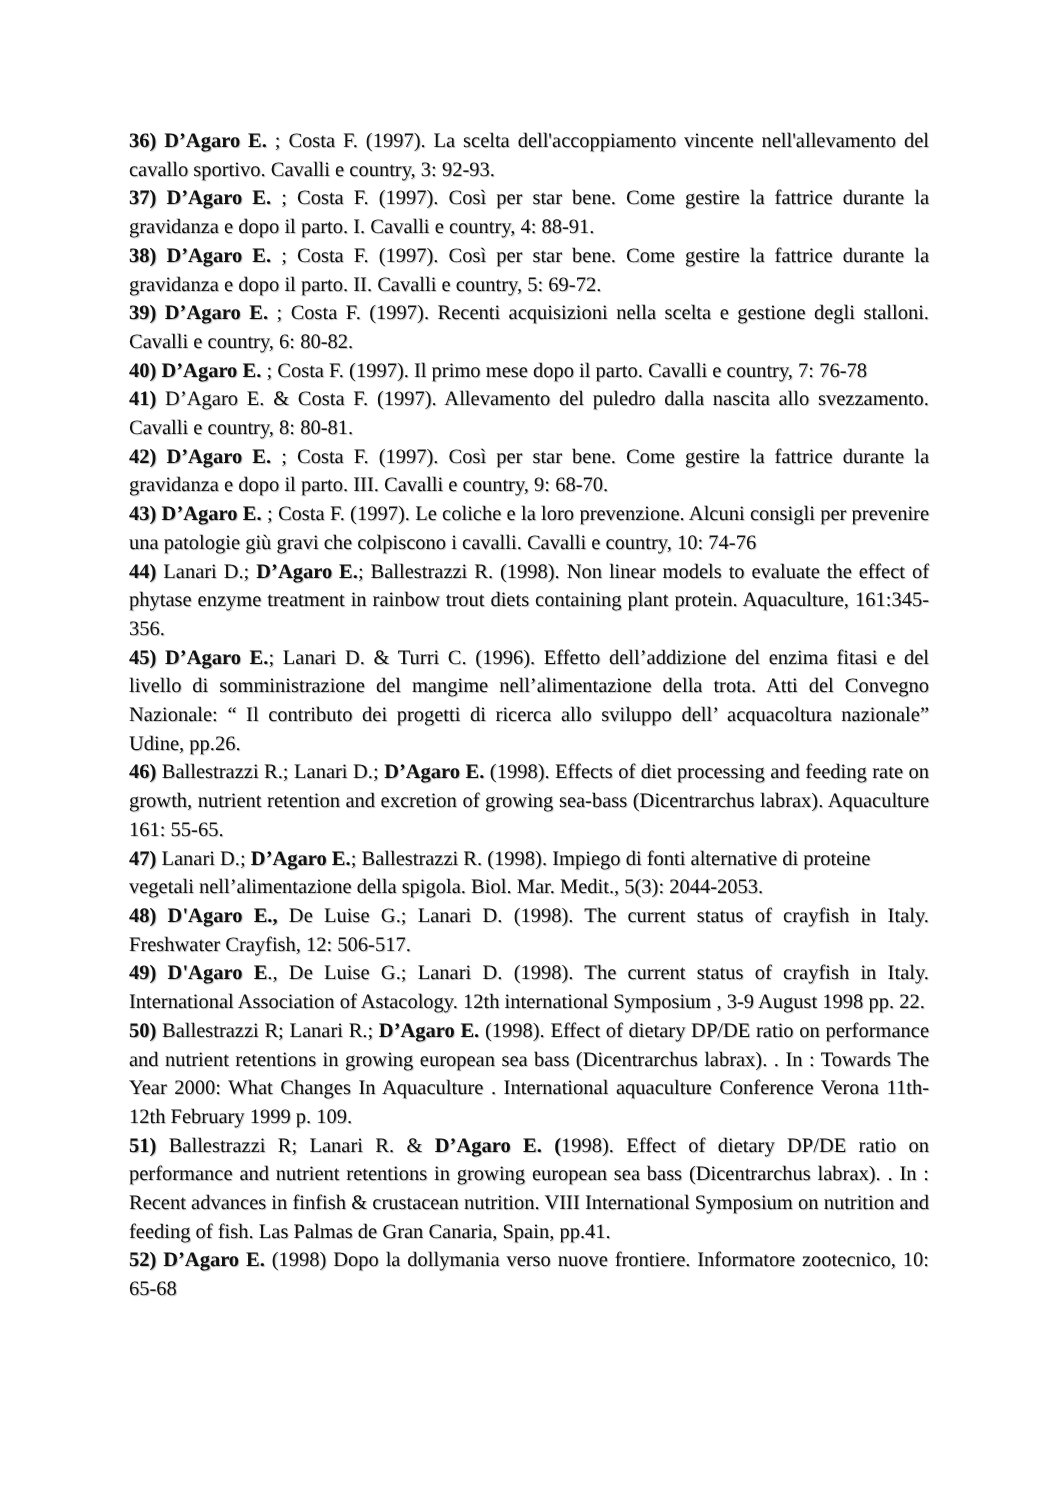36) D’Agaro E. ; Costa F. (1997). La scelta dell'accoppiamento vincente nell'allevamento del cavallo sportivo. Cavalli e country, 3: 92-93.
37) D’Agaro E. ; Costa F. (1997). Così per star bene. Come gestire la fattrice durante la gravidanza e dopo il parto. I. Cavalli e country, 4: 88-91.
38) D’Agaro E. ; Costa F. (1997). Così per star bene. Come gestire la fattrice durante la gravidanza e dopo il parto. II. Cavalli e country, 5: 69-72.
39) D’Agaro E. ; Costa F. (1997). Recenti acquisizioni nella scelta e gestione degli stalloni. Cavalli e country, 6: 80-82.
40) D’Agaro E. ; Costa F. (1997). Il primo mese dopo il parto. Cavalli e country, 7: 76-78
41) D’Agaro E. & Costa F. (1997). Allevamento del puledro dalla nascita allo svezzamento. Cavalli e country, 8: 80-81.
42) D’Agaro E. ; Costa F. (1997). Così per star bene. Come gestire la fattrice durante la gravidanza e dopo il parto. III. Cavalli e country, 9: 68-70.
43) D’Agaro E. ; Costa F. (1997). Le coliche e la loro prevenzione. Alcuni consigli per prevenire una patologie giù gravi che colpiscono i cavalli. Cavalli e country, 10: 74-76
44) Lanari D.; D’Agaro E.; Ballestrazzi R. (1998). Non linear models to evaluate the effect of phytase enzyme treatment in rainbow trout diets containing plant protein. Aquaculture, 161:345-356.
45) D’Agaro E.; Lanari D. & Turri C. (1996). Effetto dell’addizione del enzima fitasi e del livello di somministrazione del mangime nell’alimentazione della trota. Atti del Convegno Nazionale: “ Il contributo dei progetti di ricerca allo sviluppo dell’ acquacoltura nazionale” Udine, pp.26.
46) Ballestrazzi R.; Lanari D.; D’Agaro E. (1998). Effects of diet processing and feeding rate on growth, nutrient retention and excretion of growing sea-bass (Dicentrarchus labrax). Aquaculture 161: 55-65.
47) Lanari D.; D’Agaro E.; Ballestrazzi R. (1998). Impiego di fonti alternative di proteine vegetali nell’alimentazione della spigola. Biol. Mar. Medit., 5(3): 2044-2053.
48) D'Agaro E., De Luise G.; Lanari D. (1998). The current status of crayfish in Italy. Freshwater Crayfish, 12: 506-517.
49) D'Agaro E., De Luise G.; Lanari D. (1998). The current status of crayfish in Italy. International Association of Astacology. 12th international Symposium , 3-9 August 1998 pp. 22.
50) Ballestrazzi R; Lanari R.; D’Agaro E. (1998). Effect of dietary DP/DE ratio on performance and nutrient retentions in growing european sea bass (Dicentrarchus labrax). . In : Towards The Year 2000: What Changes In Aquaculture . International aquaculture Conference Verona 11th-12th February 1999 p. 109.
51) Ballestrazzi R; Lanari R. & D’Agaro E. (1998). Effect of dietary DP/DE ratio on performance and nutrient retentions in growing european sea bass (Dicentrarchus labrax). . In : Recent advances in finfish & crustacean nutrition. VIII International Symposium on nutrition and feeding of fish. Las Palmas de Gran Canaria, Spain, pp.41.
52) D’Agaro E. (1998) Dopo la dollymania verso nuove frontiere. Informatore zootecnico, 10: 65-68